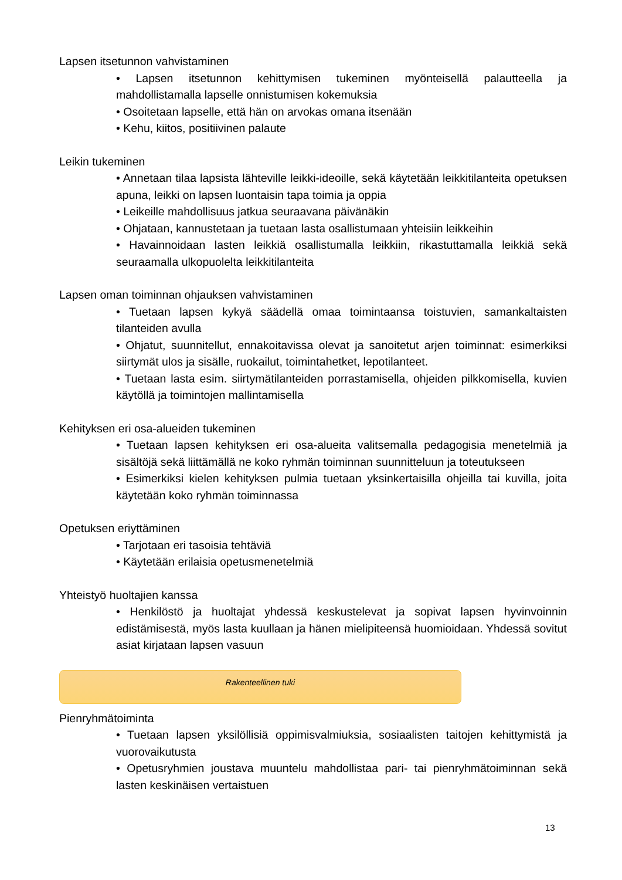Lapsen itsetunnon vahvistaminen
• Lapsen itsetunnon kehittymisen tukeminen myönteisellä palautteella ja mahdollistamalla lapselle onnistumisen kokemuksia
• Osoitetaan lapselle, että hän on arvokas omana itsenään
• Kehu, kiitos, positiivinen palaute
Leikin tukeminen
• Annetaan tilaa lapsista lähteville leikki-ideoille, sekä käytetään leikkitilanteita opetuksen apuna, leikki on lapsen luontaisin tapa toimia ja oppia
• Leikeille mahdollisuus jatkua seuraavana päivänäkin
• Ohjataan, kannustetaan ja tuetaan lasta osallistumaan yhteisiin leikkeihin
• Havainnoidaan lasten leikkiä osallistumalla leikkiin, rikastuttamalla leikkiä sekä seuraamalla ulkopuolelta leikkitilanteita
Lapsen oman toiminnan ohjauksen vahvistaminen
• Tuetaan lapsen kykyä säädellä omaa toimintaansa toistuvien, samankaltaisten tilanteiden avulla
• Ohjatut, suunnitellut, ennakoitavissa olevat ja sanoitetut arjen toiminnat: esimerkiksi siirtymät ulos ja sisälle, ruokailut, toimintahetket, lepotilanteet.
• Tuetaan lasta esim. siirtymätilanteiden porrastamisella, ohjeiden pilkkomisella, kuvien käytöllä ja toimintojen mallintamisella
Kehityksen eri osa-alueiden tukeminen
• Tuetaan lapsen kehityksen eri osa-alueita valitsemalla pedagogisia menetelmiä ja sisältöjä sekä liittämällä ne koko ryhmän toiminnan suunnitteluun ja toteutukseen
• Esimerkiksi kielen kehityksen pulmia tuetaan yksinkertaisilla ohjeilla tai kuvilla, joita käytetään koko ryhmän toiminnassa
Opetuksen eriyttäminen
• Tarjotaan eri tasoisia tehtäviä
• Käytetään erilaisia opetusmenetelmiä
Yhteistyö huoltajien kanssa
• Henkilöstö ja huoltajat yhdessä keskustelevat ja sopivat lapsen hyvinvoinnin edistämisestä, myös lasta kuullaan ja hänen mielipiteensä huomioidaan. Yhdessä sovitut asiat kirjataan lapsen vasuun
Rakenteellinen tuki
Pienryhmätoiminta
• Tuetaan lapsen yksilöllisiä oppimisvalmiuksia, sosiaalisten taitojen kehittymistä ja vuorovaikutusta
• Opetusryhmien joustava muuntelu mahdollistaa pari- tai pienryhmätoiminnan sekä lasten keskinäisen vertaistuen
13